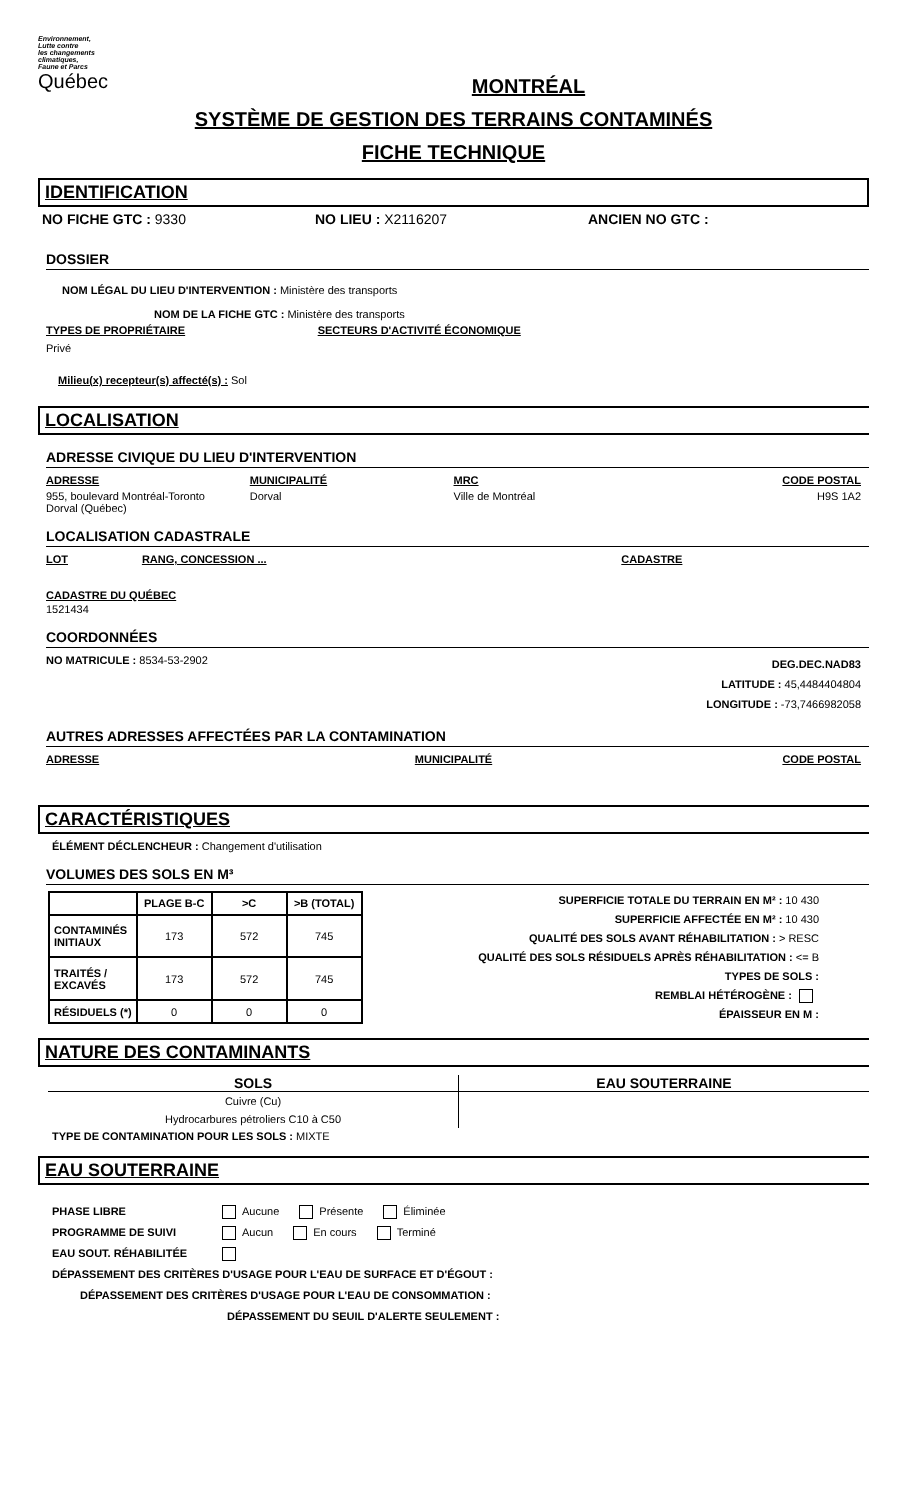Environnement,
Lutte contre
les changements
climatiques,
Faune et Parcs
Québec
MONTRÉAL
SYSTÈME DE GESTION DES TERRAINS CONTAMINÉS
FICHE TECHNIQUE
IDENTIFICATION
NO FICHE GTC : 9330 NO LIEU : X2116207 ANCIEN NO GTC :
DOSSIER
NOM LÉGAL DU LIEU D'INTERVENTION : Ministère des transports
NOM DE LA FICHE GTC : Ministère des transports
TYPES DE PROPRIÉTAIRE SECTEURS D'ACTIVITÉ ÉCONOMIQUE
Privé
Milieu(x) recepteur(s) affecté(s) : Sol
LOCALISATION
ADRESSE CIVIQUE DU LIEU D'INTERVENTION
ADRESSE MUNICIPALITÉ MRC CODE POSTAL
955, boulevard Montréal-Toronto
Dorval (Québec)
Dorval Ville de Montréal H9S 1A2
LOCALISATION CADASTRALE
LOT RANG, CONCESSION ... CADASTRE
CADASTRE DU QUÉBEC
1521434
COORDONNÉES
NO MATRICULE : 8534-53-2902
DEG.DEC.NAD83
LATITUDE : 45,4484404804
LONGITUDE : -73,7466982058
AUTRES ADRESSES AFFECTÉES PAR LA CONTAMINATION
ADRESSE MUNICIPALITÉ CODE POSTAL
CARACTÉRISTIQUES
ÉLÉMENT DÉCLENCHEUR : Changement d'utilisation
VOLUMES DES SOLS EN M³
| | PLAGE B-C | >C | >B (TOTAL) |
| --- | --- | --- | --- |
| CONTAMINÉS INITIAUX | 173 | 572 | 745 |
| TRAITÉS / EXCAVÉS | 173 | 572 | 745 |
| RÉSIDUELS (*) | 0 | 0 | 0 |
SUPERFICIE TOTALE DU TERRAIN EN M² : 10 430
SUPERFICIE AFFECTÉE EN M² : 10 430
QUALITÉ DES SOLS AVANT RÉHABILITATION : > RESC
QUALITÉ DES SOLS RÉSIDUELS APRÈS RÉHABILITATION : <= B
TYPES DE SOLS :
REMBLAI HÉTÉROGÈNE :
ÉPAISSEUR EN M :
NATURE DES CONTAMINANTS
SOLS
Cuivre (Cu)
Hydrocarbures pétroliers C10 à C50
EAU SOUTERRAINE
TYPE DE CONTAMINATION POUR LES SOLS : MIXTE
EAU SOUTERRAINE
PHASE LIBRE Aucune Présente Éliminée
PROGRAMME DE SUIVI Aucun En cours Terminé
EAU SOUT. RÉHABILITÉE
DÉPASSEMENT DES CRITÈRES D'USAGE POUR L'EAU DE SURFACE ET D'ÉGOUT :
DÉPASSEMENT DES CRITÈRES D'USAGE POUR L'EAU DE CONSOMMATION :
DÉPASSEMENT DU SEUIL D'ALERTE SEULEMENT :